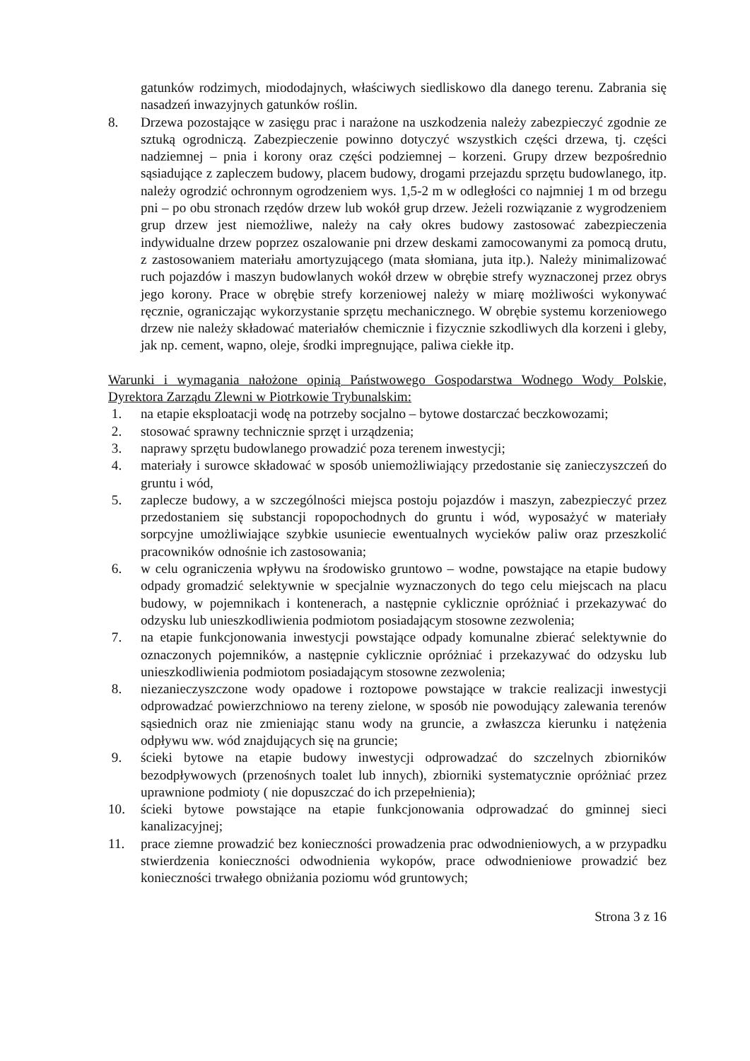gatunków rodzimych, miododajnych, właściwych siedliskowo dla danego terenu. Zabrania się nasadzeń inwazyjnych gatunków roślin.
8. Drzewa pozostające w zasięgu prac i narażone na uszkodzenia należy zabezpieczyć zgodnie ze sztuką ogrodniczą. Zabezpieczenie powinno dotyczyć wszystkich części drzewa, tj. części nadziemnej – pnia i korony oraz części podziemnej – korzeni. Grupy drzew bezpośrednio sąsiadujące z zapleczem budowy, placem budowy, drogami przejazdu sprzętu budowlanego, itp. należy ogrodzić ochronnym ogrodzeniem wys. 1,5-2 m w odległości co najmniej 1 m od brzegu pni – po obu stronach rzędów drzew lub wokół grup drzew. Jeżeli rozwiązanie z wygrodzeniem grup drzew jest niemożliwe, należy na cały okres budowy zastosować zabezpieczenia indywidualne drzew poprzez oszalowanie pni drzew deskami zamocowanymi za pomocą drutu, z zastosowaniem materiału amortyzującego (mata słomiana, juta itp.). Należy minimalizować ruch pojazdów i maszyn budowlanych wokół drzew w obrębie strefy wyznaczonej przez obrys jego korony. Prace w obrębie strefy korzeniowej należy w miarę możliwości wykonywać ręcznie, ograniczając wykorzystanie sprzętu mechanicznego. W obrębie systemu korzeniowego drzew nie należy składować materiałów chemicznie i fizycznie szkodliwych dla korzeni i gleby, jak np. cement, wapno, oleje, środki impregnujące, paliwa ciekłe itp.
Warunki i wymagania nałożone opinią Państwowego Gospodarstwa Wodnego Wody Polskie, Dyrektora Zarządu Zlewni w Piotrkowie Trybunalskim:
1. na etapie eksploatacji wodę na potrzeby socjalno – bytowe dostarczać beczkowozami;
2. stosować sprawny technicznie sprzęt i urządzenia;
3. naprawy sprzętu budowlanego prowadzić poza terenem inwestycji;
4. materiały i surowce składować w sposób uniemożliwiający przedostanie się zanieczyszczeń do gruntu i wód,
5. zaplecze budowy, a w szczególności miejsca postoju pojazdów i maszyn, zabezpieczyć przez przedostaniem się substancji ropopochodnych do gruntu i wód, wyposażyć w materiały sorpcyjne umożliwiające szybkie usuniecie ewentualnych wycieków paliw oraz przeszkolić pracowników odnośnie ich zastosowania;
6. w celu ograniczenia wpływu na środowisko gruntowo – wodne, powstające na etapie budowy odpady gromadzić selektywnie w specjalnie wyznaczonych do tego celu miejscach na placu budowy, w pojemnikach i kontenerach, a następnie cyklicznie opróżniać i przekazywać do odzysku lub unieszkodliwienia podmiotom posiadającym stosowne zezwolenia;
7. na etapie funkcjonowania inwestycji powstające odpady komunalne zbierać selektywnie do oznaczonych pojemników, a następnie cyklicznie opróżniać i przekazywać do odzysku lub unieszkodliwienia podmiotom posiadającym stosowne zezwolenia;
8. niezanieczyszczone wody opadowe i roztopowe powstające w trakcie realizacji inwestycji odprowadzać powierzchniowo na tereny zielone, w sposób nie powodujący zalewania terenów sąsiednich oraz nie zmieniając stanu wody na gruncie, a zwłaszcza kierunku i natężenia odpływu ww. wód znajdujących się na gruncie;
9. ścieki bytowe na etapie budowy inwestycji odprowadzać do szczelnych zbiorników bezodpływowych (przenośnych toalet lub innych), zbiorniki systematycznie opróżniać przez uprawnione podmioty ( nie dopuszczać do ich przepełnienia);
10. ścieki bytowe powstające na etapie funkcjonowania odprowadzać do gminnej sieci kanalizacyjnej;
11. prace ziemne prowadzić bez konieczności prowadzenia prac odwodnieniowych, a w przypadku stwierdzenia konieczności odwodnienia wykopów, prace odwodnieniowe prowadzić bez konieczności trwałego obniżania poziomu wód gruntowych;
Strona 3 z 16